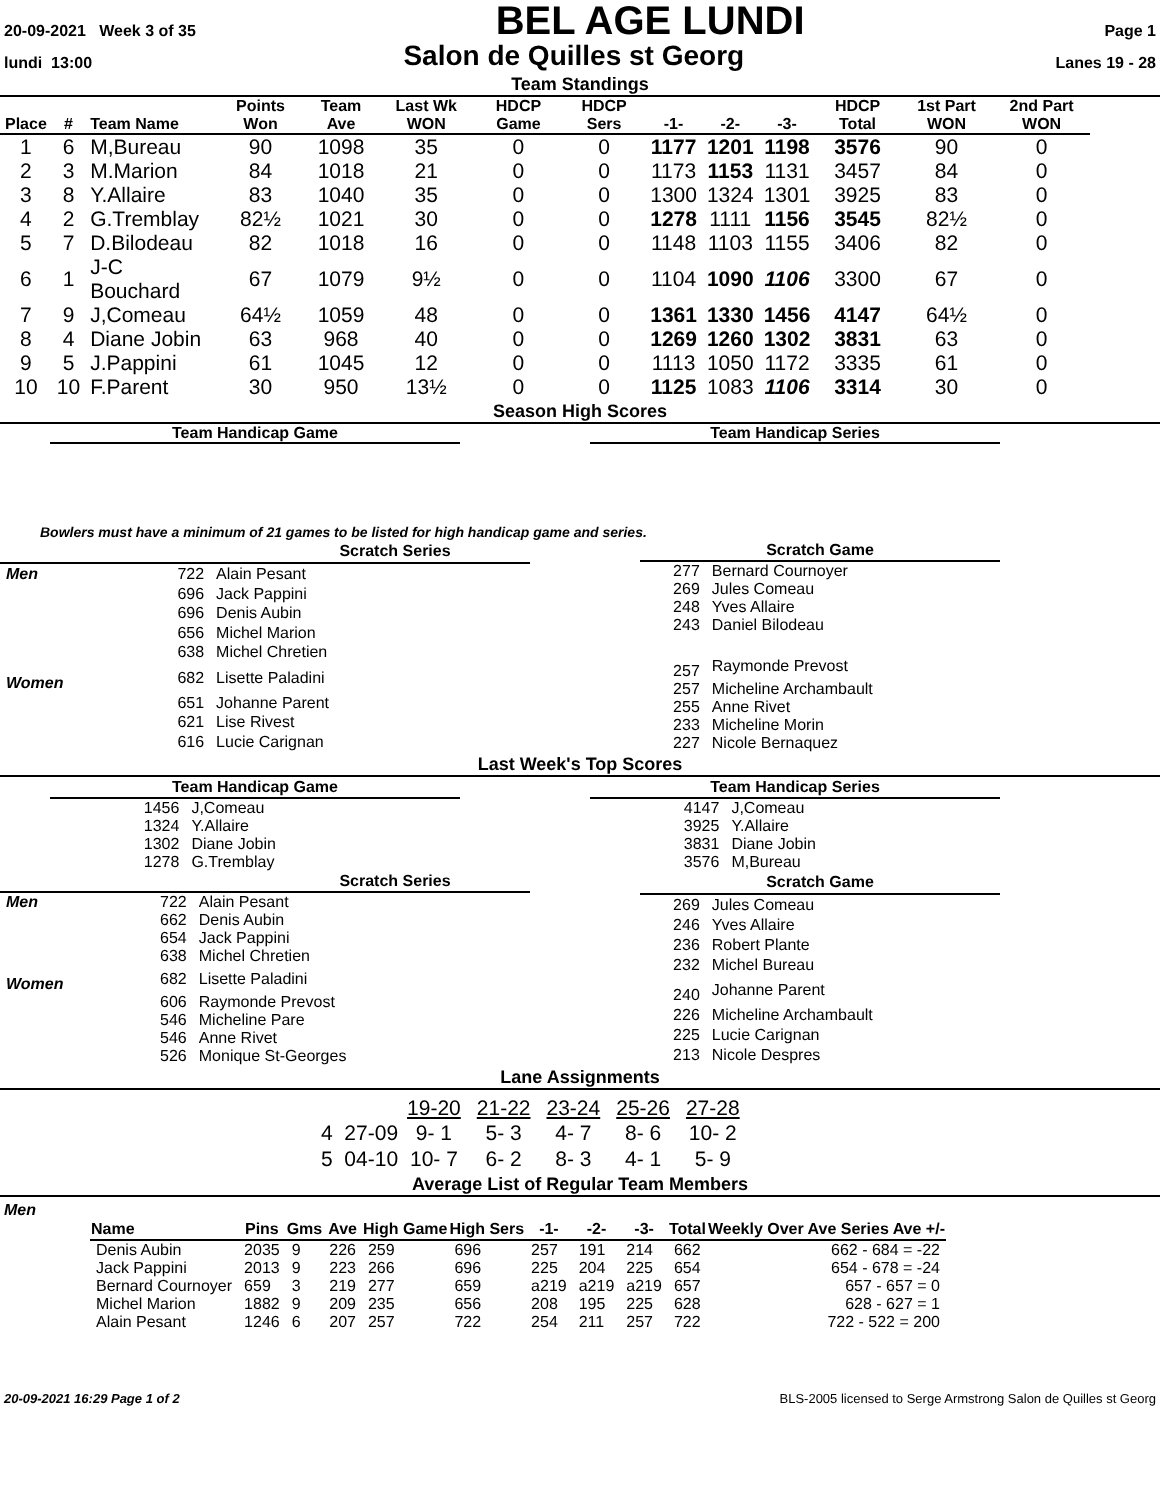20-09-2021 Week 3 of 35 BEL AGE LUNDI Page 1
lundi 13:00 Salon de Quilles st Georg Lanes 19 - 28
Team Standings
| Place | # | Team Name | Points Won | Team Ave | Last Wk WON | HDCP Game | HDCP Sers | -1- | -2- | -3- | HDCP Total | 1st Part WON | 2nd Part WON |
| --- | --- | --- | --- | --- | --- | --- | --- | --- | --- | --- | --- | --- | --- |
| 1 | 6 | M,Bureau | 90 | 1098 | 35 | 0 | 0 | 1177 | 1201 | 1198 | 3576 | 90 | 0 |
| 2 | 3 | M.Marion | 84 | 1018 | 21 | 0 | 0 | 1173 | 1153 | 1131 | 3457 | 84 | 0 |
| 3 | 8 | Y.Allaire | 83 | 1040 | 35 | 0 | 0 | 1300 | 1324 | 1301 | 3925 | 83 | 0 |
| 4 | 2 | G.Tremblay | 82½ | 1021 | 30 | 0 | 0 | 1278 | 1111 | 1156 | 3545 | 82½ | 0 |
| 5 | 7 | D.Bilodeau | 82 | 1018 | 16 | 0 | 0 | 1148 | 1103 | 1155 | 3406 | 82 | 0 |
| 6 | 1 | J-C Bouchard | 67 | 1079 | 9½ | 0 | 0 | 1104 | 1090 | 1106 | 3300 | 67 | 0 |
| 7 | 9 | J,Comeau | 64½ | 1059 | 48 | 0 | 0 | 1361 | 1330 | 1456 | 4147 | 64½ | 0 |
| 8 | 4 | Diane Jobin | 63 | 968 | 40 | 0 | 0 | 1269 | 1260 | 1302 | 3831 | 63 | 0 |
| 9 | 5 | J.Pappini | 61 | 1045 | 12 | 0 | 0 | 1113 | 1050 | 1172 | 3335 | 61 | 0 |
| 10 | 10 | F.Parent | 30 | 950 | 13½ | 0 | 0 | 1125 | 1083 | 1106 | 3314 | 30 | 0 |
Season High Scores
Team Handicap Game Team Handicap Series
Bowlers must have a minimum of 21 games to be listed for high handicap game and series.
| | Scratch Series | |
| --- | --- | --- |
| Men | 722 | Alain Pesant |
| | 696 | Jack Pappini |
| | 696 | Denis Aubin |
| | 656 | Michel Marion |
| | 638 | Michel Chretien |
| Women | 682 | Lisette Paladini |
| | 651 | Johanne Parent |
| | 621 | Lise Rivest |
| | 616 | Lucie Carignan |
| Scratch Game | |
| --- | --- |
| 277 | Bernard Cournoyer |
| 269 | Jules Comeau |
| 248 | Yves Allaire |
| 243 | Daniel Bilodeau |
| 257 | Raymonde Prevost |
| 257 | Micheline Archambault |
| 255 | Anne Rivet |
| 233 | Micheline Morin |
| 227 | Nicole Bernaquez |
Last Week's Top Scores
| Team Handicap Game | |
| --- | --- |
| 1456 | J,Comeau |
| 1324 | Y.Allaire |
| 1302 | Diane Jobin |
| 1278 | G.Tremblay |
| Team Handicap Series | |
| --- | --- |
| 4147 | J,Comeau |
| 3925 | Y.Allaire |
| 3831 | Diane Jobin |
| 3576 | M,Bureau |
| | Scratch Series | |
| --- | --- | --- |
| Men | 722 | Alain Pesant |
| | 662 | Denis Aubin |
| | 654 | Jack Pappini |
| | 638 | Michel Chretien |
| Women | 682 | Lisette Paladini |
| | 606 | Raymonde Prevost |
| | 546 | Micheline Pare |
| | 546 | Anne Rivet |
| | 526 | Monique St-Georges |
| Scratch Game | |
| --- | --- |
| 269 | Jules Comeau |
| 246 | Yves Allaire |
| 236 | Robert Plante |
| 232 | Michel Bureau |
| 240 | Johanne Parent |
| 226 | Micheline Archambault |
| 225 | Lucie Carignan |
| 213 | Nicole Despres |
Lane Assignments
| | 19-20 | 21-22 | 23-24 | 25-26 | 27-28 |
| 4 27-09 | 9- 1 | 5- 3 | 4- 7 | 8- 6 | 10- 2 |
| 5 04-10 | 10- 7 | 6- 2 | 8- 3 | 4- 1 | 5- 9 |
Average List of Regular Team Members
Men
| Name | Pins | Gms | Ave | High Game | High Sers | -1- | -2- | -3- | Total | Weekly Over Ave Series Ave +/- |
| --- | --- | --- | --- | --- | --- | --- | --- | --- | --- | --- |
| Denis Aubin | 2035 | 9 | 226 | 259 | 696 | 257 | 191 | 214 | 662 | 662 - 684 = -22 |
| Jack Pappini | 2013 | 9 | 223 | 266 | 696 | 225 | 204 | 225 | 654 | 654 - 678 = -24 |
| Bernard Cournoyer | 659 | 3 | 219 | 277 | 659 | a219 | a219 | a219 | 657 | 657 - 657 = 0 |
| Michel Marion | 1882 | 9 | 209 | 235 | 656 | 208 | 195 | 225 | 628 | 628 - 627 = 1 |
| Alain Pesant | 1246 | 6 | 207 | 257 | 722 | 254 | 211 | 257 | 722 | 722 - 522 = 200 |
20-09-2021 16:29 Page 1 of 2 BLS-2005 licensed to Serge Armstrong Salon de Quilles st Georg